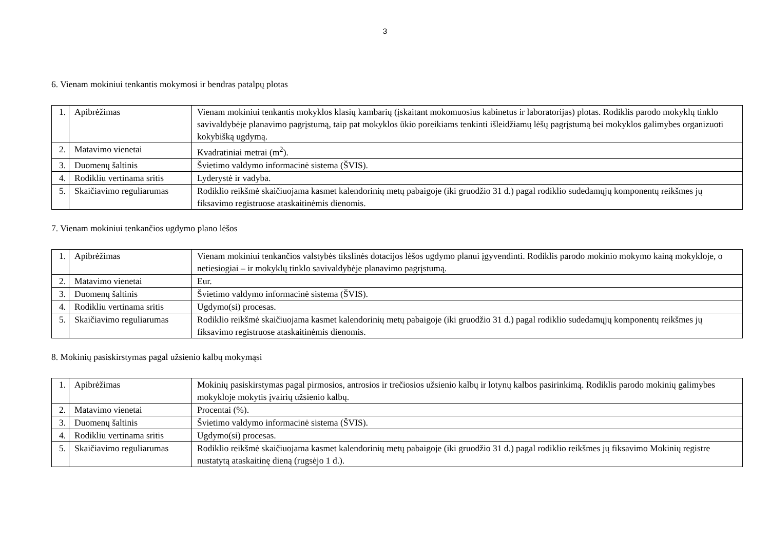3
6. Vienam mokiniui tenkantis mokymosi ir bendras patalpų plotas
| 1. | Apibrėžimas | Vienam mokiniui tenkantis mokyklos klasių kambarių (įskaitant mokomuosius kabinetus ir laboratorijas) plotas. Rodiklis parodo mokyklų tinklo savivaldybėje planavimo pagrįstumą, taip pat mokyklos ūkio poreikiams tenkinti išleidžiamų lėšų pagrįstumą bei mokyklos galimybes organizuoti kokybišką ugdymą. |
| 2. | Matavimo vienetai | Kvadratiniai metrai (m<sup>2</sup>). |
| 3. | Duomenų šaltinis | Švietimo valdymo informacinė sistema (ŠVIS). |
| 4. | Rodikliu vertinama sritis | Lyderystė ir vadyba. |
| 5. | Skaičiavimo reguliarumas | Rodiklio reikšmė skaičiuojama kasmet kalendorinių metų pabaigoje (iki gruodžio 31 d.) pagal rodiklio sudedamųjų komponentų reikšmes jų fiksavimo registruose ataskaitinėmis dienomis. |
7. Vienam mokiniui tenkančios ugdymo plano lėšos
| 1. | Apibrėžimas | Vienam mokiniui tenkančios valstybės tikslinės dotacijos lėšos ugdymo planui įgyvendinti. Rodiklis parodo mokinio mokymo kainą mokykloje, o netiesiogiai – ir mokyklų tinklo savivaldybėje planavimo pagrįstumą. |
| 2. | Matavimo vienetai | Eur. |
| 3. | Duomenų šaltinis | Švietimo valdymo informacinė sistema (ŠVIS). |
| 4. | Rodikliu vertinama sritis | Ugdymo(si) procesas. |
| 5. | Skaičiavimo reguliarumas | Rodiklio reikšmė skaičiuojama kasmet kalendorinių metų pabaigoje (iki gruodžio 31 d.) pagal rodiklio sudedamųjų komponentų reikšmes jų fiksavimo registruose ataskaitinėmis dienomis. |
8. Mokinių pasiskirstymas pagal užsienio kalbų mokymąsi
| 1. | Apibrėžimas | Mokinių pasiskirstymas pagal pirmosios, antrosios ir trečiosios užsienio kalbų ir lotynų kalbos pasirinkimą. Rodiklis parodo mokinių galimybes mokykloje mokytis įvairių užsienio kalbų. |
| 2. | Matavimo vienetai | Procentai (%). |
| 3. | Duomenų šaltinis | Švietimo valdymo informacinė sistema (ŠVIS). |
| 4. | Rodikliu vertinama sritis | Ugdymo(si) procesas. |
| 5. | Skaičiavimo reguliarumas | Rodiklio reikšmė skaičiuojama kasmet kalendorinių metų pabaigoje (iki gruodžio 31 d.) pagal rodiklio reikšmes jų fiksavimo Mokinių registre nustatytą ataskaitinę dieną (rugsėjo 1 d.). |